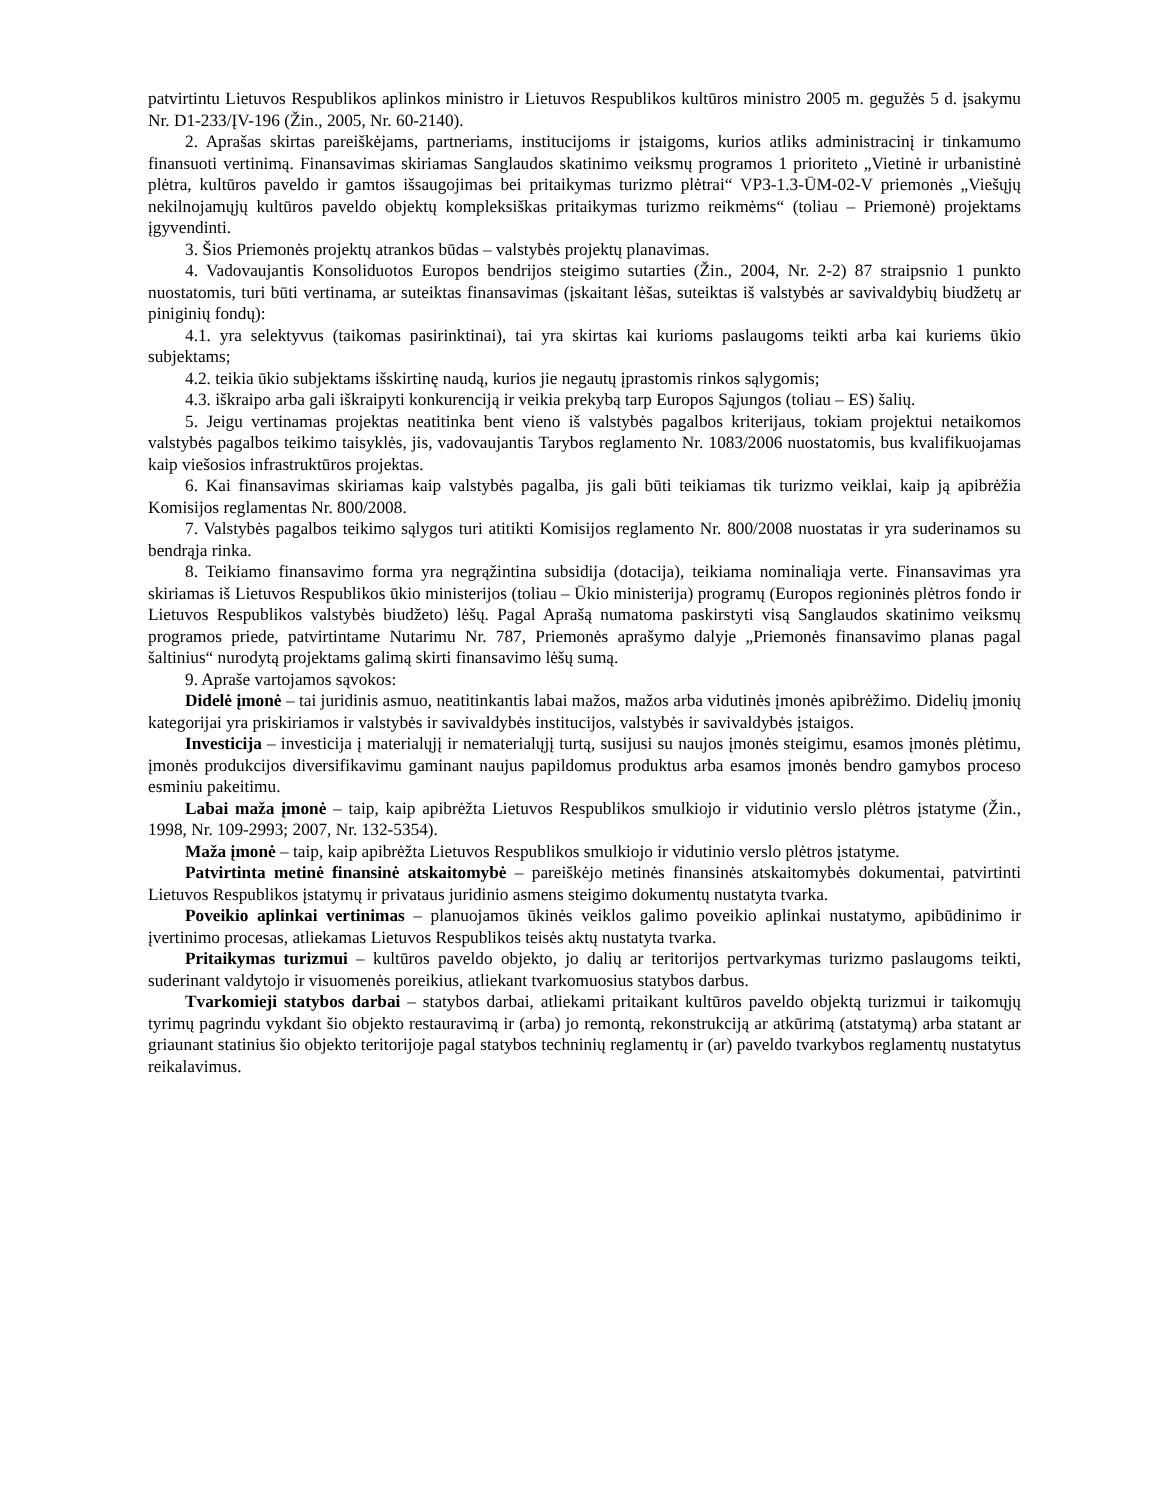patvirtintu Lietuvos Respublikos aplinkos ministro ir Lietuvos Respublikos kultūros ministro 2005 m. gegužės 5 d. įsakymu Nr. D1-233/ĮV-196 (Žin., 2005, Nr. 60-2140).
2. Aprašas skirtas pareiškėjams, partneriams, institucijoms ir įstaigoms, kurios atliks administracinį ir tinkamumo finansuoti vertinimą. Finansavimas skiriamas Sanglaudos skatinimo veiksmų programos 1 prioriteto „Vietinė ir urbanistinė plėtra, kultūros paveldo ir gamtos išsaugojimas bei pritaikymas turizmo plėtrai“ VP3-1.3-ŪM-02-V priemonės „Viešųjų nekilnojamųjų kultūros paveldo objektų kompleksiškas pritaikymas turizmo reikmėms“ (toliau – Priemonė) projektams įgyvendinti.
3. Šios Priemonės projektų atrankos būdas – valstybės projektų planavimas.
4. Vadovaujantis Konsoliduotos Europos bendrijos steigimo sutarties (Žin., 2004, Nr. 2-2) 87 straipsnio 1 punkto nuostatomis, turi būti vertinama, ar suteiktas finansavimas (įskaitant lėšas, suteiktas iš valstybės ar savivaldybių biudžetų ar piniginių fondų):
4.1. yra selektyvus (taikomas pasirinktinai), tai yra skirtas kai kurioms paslaugoms teikti arba kai kuriems ūkio subjektams;
4.2. teikia ūkio subjektams išskirtinę naudą, kurios jie negautų įprastomis rinkos sąlygomis;
4.3. iškraipo arba gali iškraipyti konkurenciją ir veikia prekybą tarp Europos Sąjungos (toliau – ES) šalių.
5. Jeigu vertinamas projektas neatitinka bent vieno iš valstybės pagalbos kriterijaus, tokiam projektui netaikomos valstybės pagalbos teikimo taisyklės, jis, vadovaujantis Tarybos reglamento Nr. 1083/2006 nuostatomis, bus kvalifikuojamas kaip viešosios infrastruktūros projektas.
6. Kai finansavimas skiriamas kaip valstybės pagalba, jis gali būti teikiamas tik turizmo veiklai, kaip ją apibrėžia Komisijos reglamentas Nr. 800/2008.
7. Valstybės pagalbos teikimo sąlygos turi atitikti Komisijos reglamento Nr. 800/2008 nuostatas ir yra suderinamos su bendrąja rinka.
8. Teikiamo finansavimo forma yra negrąžintina subsidija (dotacija), teikiama nominaliąja verte. Finansavimas yra skiriamas iš Lietuvos Respublikos ūkio ministerijos (toliau – Ūkio ministerija) programų (Europos regioninės plėtros fondo ir Lietuvos Respublikos valstybės biudžeto) lėšų. Pagal Aprašą numatoma paskirstyti visą Sanglaudos skatinimo veiksmų programos priede, patvirtintame Nutarimu Nr. 787, Priemonės aprašymo dalyje „Priemonės finansavimo planas pagal šaltinius“ nurodytą projektams galimą skirti finansavimo lėšų sumą.
9. Apraše vartojamos sąvokos:
Didelė įmonė – tai juridinis asmuo, neatitinkantis labai mažos, mažos arba vidutinės įmonės apibrėžimo. Didelių įmonių kategorijai yra priskiriamos ir valstybės ir savivaldybės institucijos, valstybės ir savivaldybės įstaigos.
Investicija – investicija į materialųjį ir nematerialųjį turtą, susijusi su naujos įmonės steigimu, esamos įmonės plėtimu, įmonės produkcijos diversifikavimu gaminant naujus papildomus produktus arba esamos įmonės bendro gamybos proceso esminiu pakeitimu.
Labai maža įmonė – taip, kaip apibrėžta Lietuvos Respublikos smulkiojo ir vidutinio verslo plėtros įstatyme (Žin., 1998, Nr. 109-2993; 2007, Nr. 132-5354).
Maža įmonė – taip, kaip apibrėžta Lietuvos Respublikos smulkiojo ir vidutinio verslo plėtros įstatyme.
Patvirtinta metinė finansinė atskaitomybė – pareiškėjo metinės finansinės atskaitomybės dokumentai, patvirtinti Lietuvos Respublikos įstatymų ir privataus juridinio asmens steigimo dokumentų nustatyta tvarka.
Poveikio aplinkai vertinimas – planuojamos ūkinės veiklos galimo poveikio aplinkai nustatymo, apibūdinimo ir įvertinimo procesas, atliekamas Lietuvos Respublikos teisės aktų nustatyta tvarka.
Pritaikymas turizmui – kultūros paveldo objekto, jo dalių ar teritorijos pertvarkymas turizmo paslaugoms teikti, suderinant valdytojo ir visuomenės poreikius, atliekant tvarkomuosius statybos darbus.
Tvarkomieji statybos darbai – statybos darbai, atliekami pritaikant kultūros paveldo objektą turizmui ir taikomųjų tyrimų pagrindu vykdant šio objekto restauravimą ir (arba) jo remontą, rekonstrukciją ar atkūrimą (atstatymą) arba statant ar griaunant statinius šio objekto teritorijoje pagal statybos techninių reglamentų ir (ar) paveldo tvarkybos reglamentų nustatytus reikalavimus.